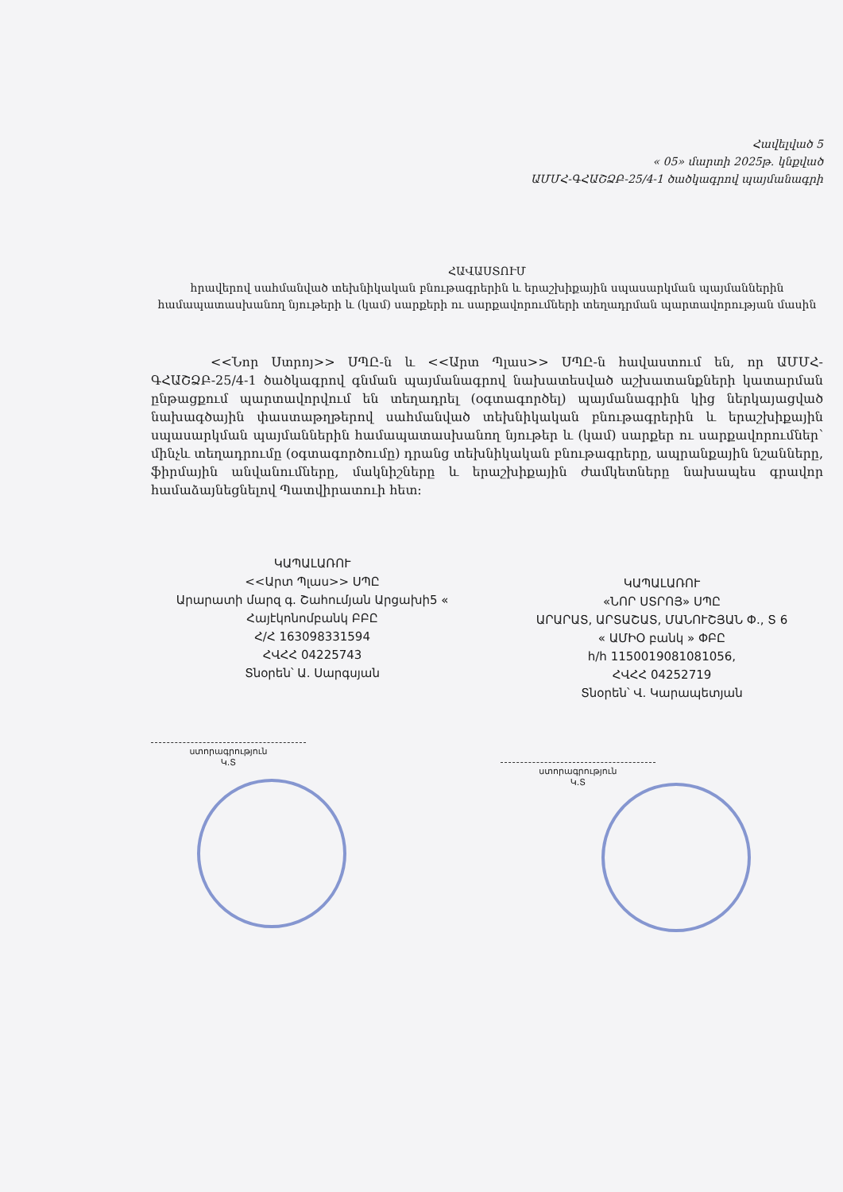Հավելված 5
« 05» մարտի 2025թ. կնքված
ԱՄՄՀ-ԳՀԱՇՁԲ-25/4-1 ծածկագրով պայմանագրի
ՀԱՎԱՍՏՈՒՄ
հրավերով սահմանված տեխնիկական բնութագրերին և երաշխիքային սպասարկման պայմաններին համապատասխանող նյութերի և (կամ) սարքերի ու սարքավորումների տեղադրման պարտավորության մասին
<<Նոր Ստրոյ>> ՍՊԸ-ն և <<Արտ Պլաս>> ՍՊԸ-ն հավաստում են, որ ԱՄՄՀ-ԳՀԱՇՁԲ-25/4-1 ծածկագրով գնման պայմանագրով նախատեսված աշխատանքների կատարման ընթացքում պարտավորվում են տեղադրել (օգտագործել) պայմանագրին կից ներկայացված նախագծային փաստաթղթերով սահմանված տեխնիկական բնութագրերին և երաշխիքային սպասարկման պայմաններին համապատասխանող նյութեր և (կամ) սարքեր ու սարքավորումներ՝ մինչև տեղադրումը (օգտագործումը) դրանց տեխնիկական բնութագրերը, ապրանքային նշանները, ֆիրմային անվանումները, մակնիշները և երաշխիքային ժամկետները նախապես գրավոր համաձայնեցնելով Պատվիրատուի հետ:
ԿԱՊԱԼԱՌՈՒ
<<Արտ Պլաս>> ՍՊԸ
Արարատի մարզ գ. Շահումյան Արցախի5 «
Հայէկոնոմբանկ ԲԲԸ
Հ/Հ 163098331594
ՀՎՀՀ 04225743
Տնօրեն՝ Ա. Սարգսյան
ստորագրություն
Կ.Տ
ԿԱՊԱԼԱՌՈՒ
«ՆՈՐ ՍՏՐՈՅ» ՍՊԸ
ԱՐԱՐԱՏ, ԱՐՏԱՇԱՏ, ՄԱՆՈՒՇՅԱՆ Փ., Տ 6
« ԱՄԻՕ բանկ » ՓԲԸ
h/h 1150019081081056,
ՀՎՀՀ 04252719
Տնօրեն՝ Վ. Կարապետյան
ստորագրություն
Կ.Տ